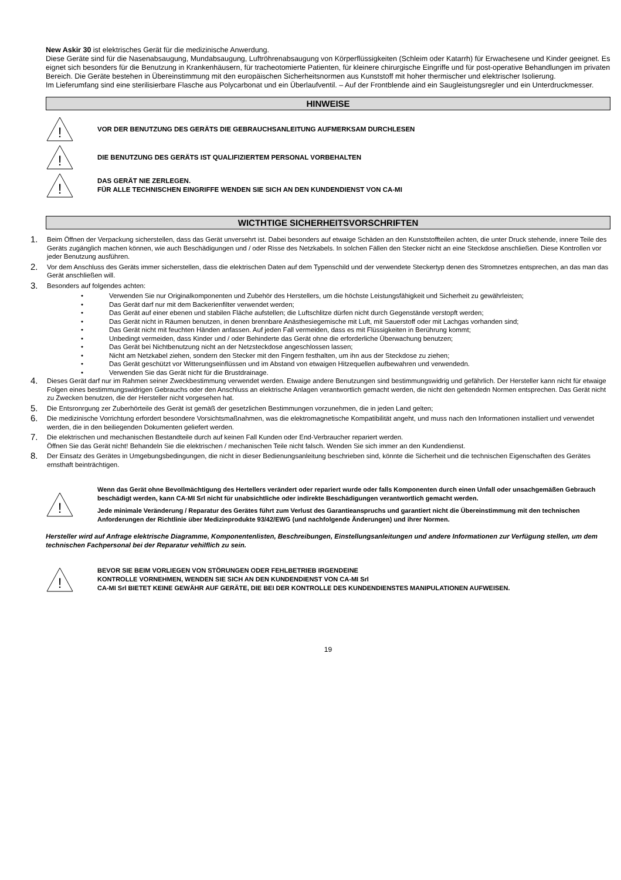New Askir 30 ist elektrisches Gerät für die medizinische Anwerdung.
Diese Geräte sind für die Nasenabsaugung, Mundabsaugung, Luftröhrenabsaugung von Körperflüssigkeiten (Schleim oder Katarrh) für Erwachesene und Kinder geeignet. Es eignet sich besonders für die Benutzung in Krankenhäusern, für tracheotomierte Patienten, für kleinere chirurgische Eingriffe und für post-operative Behandlungen im privaten Bereich. Die Geräte bestehen in Übereinstimmung mit den europäischen Sicherheitsnormen aus Kunststoff mit hoher thermischer und elektrischer Isolierung.
Im Lieferumfang sind eine sterilisierbare Flasche aus Polycarbonat und ein Überlaufventil. – Auf der Frontblende aind ein Saugleistungsregler und ein Unterdruckmesser.
HINWEISE
!
VOR DER BENUTZUNG DES GERÄTS DIE GEBRAUCHSANLEITUNG AUFMERKSAM DURCHLESEN
!
DIE BENUTZUNG DES GERÄTS IST QUALIFIZIERTEM PERSONAL VORBEHALTEN
!
DAS GERÄT NIE ZERLEGEN.
FÜR ALLE TECHNISCHEN EINGRIFFE WENDEN SIE SICH AN DEN KUNDENDIENST VON CA-MI
WICTHTIGE SICHERHEITSVORSCHRIFTEN
1. Beim Öffnen der Verpackung sicherstellen, dass das Gerät unversehrt ist. Dabei besonders auf etwaige Schäden an den Kunststoffteilen achten, die unter Druck stehende, innere Teile des Geräts zugänglich machen können, wie auch Beschädigungen und / oder Risse des Netzkabels. In solchen Fällen den Stecker nicht an eine Steckdose anschließen. Diese Kontrollen vor jeder Benutzung ausführen.
2. Vor dem Anschluss des Geräts immer sicherstellen, dass die elektrischen Daten auf dem Typenschild und der verwendete Steckertyp denen des Stromnetzes entsprechen, an das man das Gerät anschließen will.
3. Besonders auf folgendes achten:
• Verwenden Sie nur Originalkomponenten und Zubehör des Herstellers, um die höchste Leistungsfähigkeit und Sicherheit zu gewährleisten;
• Das Gerät darf nur mit dem Backerienfilter verwendet werden;
• Das Gerät auf einer ebenen und stabilen Fläche aufstellen; die Luftschlitze dürfen nicht durch Gegenstände verstopft werden;
• Das Gerät nicht in Räumen benutzen, in denen brennbare Anästhesiegemische mit Luft, mit Sauerstoff oder mit Lachgas vorhanden sind;
• Das Gerät nicht mit feuchten Händen anfassen. Auf jeden Fall vermeiden, dass es mit Flüssigkeiten in Berührung kommt;
• Unbedingt vermeiden, dass Kinder und / oder Behinderte das Gerät ohne die erforderliche Überwachung benutzen;
• Das Gerät bei Nichtbenutzung nicht an der Netzsteckdose angeschlossen lassen;
• Nicht am Netzkabel ziehen, sondern den Stecker mit den Fingern festhalten, um ihn aus der Steckdose zu ziehen;
• Das Gerät geschützt vor Witterungseinflüssen und im Abstand von etwaigen Hitzequellen aufbewahren und verwendedn.
• Verwenden Sie das Gerät nicht für die Brustdrainage.
4. Dieses Gerät darf nur im Rahmen seiner Zweckbestimmung verwendet werden. Etwaige andere Benutzungen sind bestimmungswidrig und gefährlich. Der Hersteller kann nicht für etwaige Folgen eines bestimmungswidrigen Gebrauchs oder den Anschluss an elektrische Anlagen verantwortlich gemacht werden, die nicht den geltendedn Normen entsprechen. Das Gerät nicht zu Zwecken benutzen, die der Hersteller nicht vorgesehen hat.
5. Die Entsronrgung zer Zuberhörteile des Gerät ist gemäß der gesetzlichen Bestimmungen vorzunehmen, die in jeden Land gelten;
6. Die medizinische Vorrichtung erfordert besondere Vorsichtsmaßnahmen, was die elektromagnetische Kompatibilität angeht, und muss nach den Informationen installiert und verwendet werden, die in den beiliegenden Dokumenten geliefert werden.
7. Die elektrischen und mechanischen Bestandteile durch auf keinen Fall Kunden oder End-Verbraucher repariert werden.
Öffnen Sie das Gerät nicht! Behandeln Sie die elektrischen / mechanischen Teile nicht falsch. Wenden Sie sich immer an den Kundendienst.
8. Der Einsatz des Gerätes in Umgebungsbedingungen, die nicht in dieser Bedienungsanleitung beschrieben sind, könnte die Sicherheit und die technischen Eigenschaften des Gerätes ernsthaft beinträchtigen.
!
Wenn das Gerät ohne Bevollmächtigung des Hertellers verändert oder repariert wurde oder falls Komponenten durch einen Unfall oder unsachgemäßen Gebrauch beschädigt werden, kann CA-MI Srl nicht für unabsichtliche oder indirekte Beschädigungen verantwortlich gemacht werden.
Jede minimale Veränderung / Reparatur des Gerätes führt zum Verlust des Garantieanspruchs und garantiert nicht die Übereinstimmung mit den technischen Anforderungen der Richtlinie über Medizinprodukte 93/42/EWG (und nachfolgende Änderungen) und ihrer Normen.
Hersteller wird auf Anfrage elektrische Diagramme, Komponentenlisten, Beschreibungen, Einstellungsanleitungen und andere Informationen zur Verfügung stellen, um dem technischen Fachpersonal bei der Reparatur vehilflich zu sein.
!
BEVOR SIE BEIM VORLIEGEN VON STÖRUNGEN ODER FEHLBETRIEB IRGENDEINE
KONTROLLE VORNEHMEN, WENDEN SIE SICH AN DEN KUNDENDIENST VON CA-MI Srl
CA-MI Srl BIETET KEINE GEWÄHR AUF GERÄTE, DIE BEI DER KONTROLLE DES KUNDENDIENSTES MANIPULATIONEN AUFWEISEN.
19